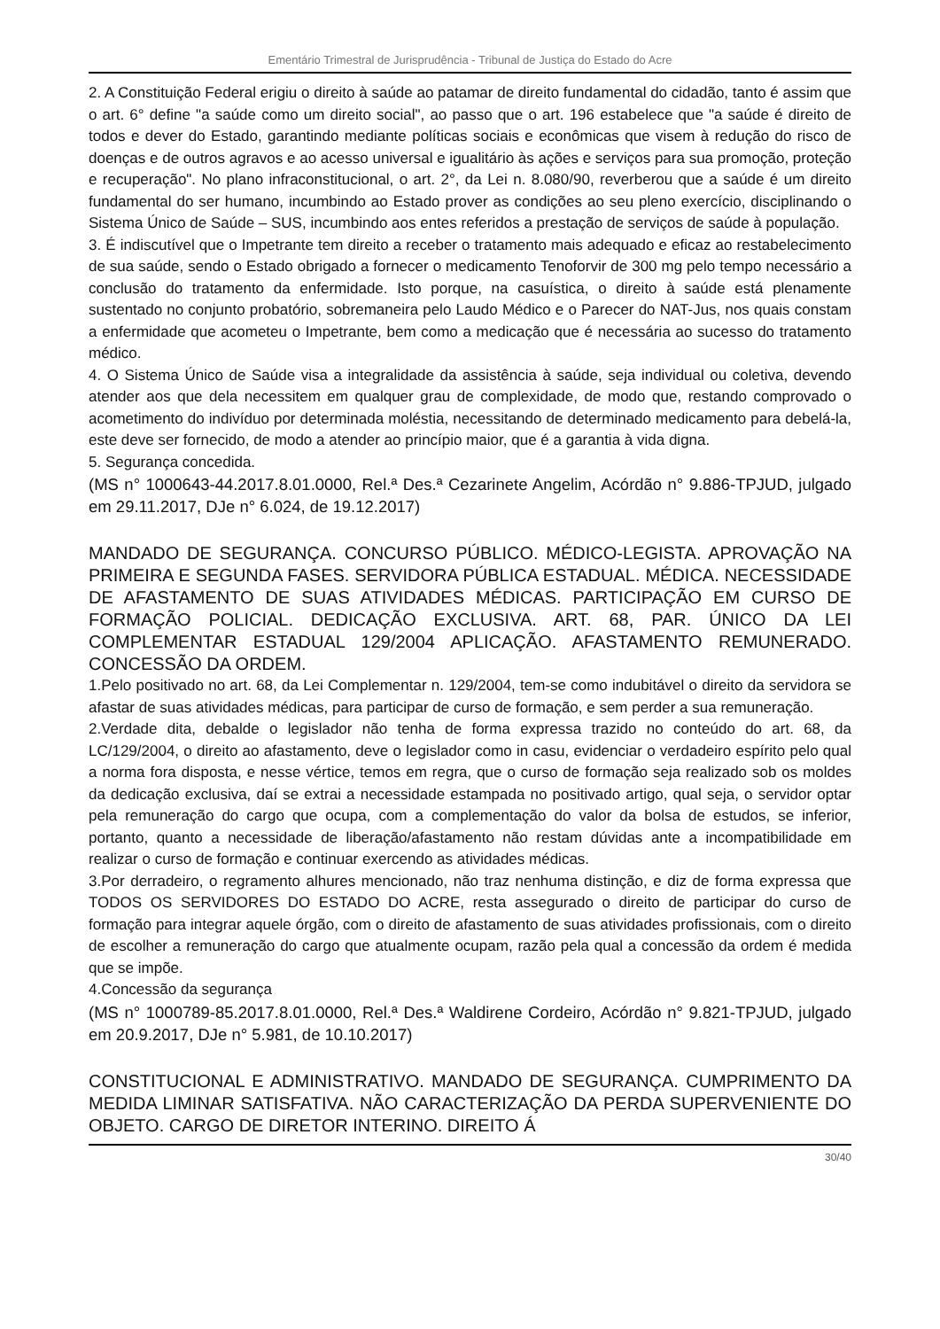Ementário Trimestral de Jurisprudência - Tribunal de Justiça do Estado do Acre
2. A Constituição Federal erigiu o direito à saúde ao patamar de direito fundamental do cidadão, tanto é assim que o art. 6° define "a saúde como um direito social", ao passo que o art. 196 estabelece que "a saúde é direito de todos e dever do Estado, garantindo mediante políticas sociais e econômicas que visem à redução do risco de doenças e de outros agravos e ao acesso universal e igualitário às ações e serviços para sua promoção, proteção e recuperação". No plano infraconstitucional, o art. 2°, da Lei n. 8.080/90, reverberou que a saúde é um direito fundamental do ser humano, incumbindo ao Estado prover as condições ao seu pleno exercício, disciplinando o Sistema Único de Saúde – SUS, incumbindo aos entes referidos a prestação de serviços de saúde à população.
3. É indiscutível que o Impetrante tem direito a receber o tratamento mais adequado e eficaz ao restabelecimento de sua saúde, sendo o Estado obrigado a fornecer o medicamento Tenoforvir de 300 mg pelo tempo necessário a conclusão do tratamento da enfermidade. Isto porque, na casuística, o direito à saúde está plenamente sustentado no conjunto probatório, sobremaneira pelo Laudo Médico e o Parecer do NAT-Jus, nos quais constam a enfermidade que acometeu o Impetrante, bem como a medicação que é necessária ao sucesso do tratamento médico.
4. O Sistema Único de Saúde visa a integralidade da assistência à saúde, seja individual ou coletiva, devendo atender aos que dela necessitem em qualquer grau de complexidade, de modo que, restando comprovado o acometimento do indivíduo por determinada moléstia, necessitando de determinado medicamento para debelá-la, este deve ser fornecido, de modo a atender ao princípio maior, que é a garantia à vida digna.
5. Segurança concedida.
(MS n° 1000643-44.2017.8.01.0000, Rel.ª Des.ª Cezarinete Angelim, Acórdão n° 9.886-TPJUD, julgado em 29.11.2017, DJe n° 6.024, de 19.12.2017)
MANDADO DE SEGURANÇA. CONCURSO PÚBLICO. MÉDICO-LEGISTA. APROVAÇÃO NA PRIMEIRA E SEGUNDA FASES. SERVIDORA PÚBLICA ESTADUAL. MÉDICA. NECESSIDADE DE AFASTAMENTO DE SUAS ATIVIDADES MÉDICAS. PARTICIPAÇÃO EM CURSO DE FORMAÇÃO POLICIAL. DEDICAÇÃO EXCLUSIVA. ART. 68, PAR. ÚNICO DA LEI COMPLEMENTAR ESTADUAL 129/2004 APLICAÇÃO. AFASTAMENTO REMUNERADO. CONCESSÃO DA ORDEM.
1.Pelo positivado no art. 68, da Lei Complementar n. 129/2004, tem-se como indubitável o direito da servidora se afastar de suas atividades médicas, para participar de curso de formação, e sem perder a sua remuneração.
2.Verdade dita, debalde o legislador não tenha de forma expressa trazido no conteúdo do art. 68, da LC/129/2004, o direito ao afastamento, deve o legislador como in casu, evidenciar o verdadeiro espírito pelo qual a norma fora disposta, e nesse vértice, temos em regra, que o curso de formação seja realizado sob os moldes da dedicação exclusiva, daí se extrai a necessidade estampada no positivado artigo, qual seja, o servidor optar pela remuneração do cargo que ocupa, com a complementação do valor da bolsa de estudos, se inferior, portanto, quanto a necessidade de liberação/afastamento não restam dúvidas ante a incompatibilidade em realizar o curso de formação e continuar exercendo as atividades médicas.
3.Por derradeiro, o regramento alhures mencionado, não traz nenhuma distinção, e diz de forma expressa que TODOS OS SERVIDORES DO ESTADO DO ACRE, resta assegurado o direito de participar do curso de formação para integrar aquele órgão, com o direito de afastamento de suas atividades profissionais, com o direito de escolher a remuneração do cargo que atualmente ocupam, razão pela qual a concessão da ordem é medida que se impõe.
4.Concessão da segurança
(MS n° 1000789-85.2017.8.01.0000, Rel.ª Des.ª Waldirene Cordeiro, Acórdão n° 9.821-TPJUD, julgado em 20.9.2017, DJe n° 5.981, de 10.10.2017)
CONSTITUCIONAL E ADMINISTRATIVO. MANDADO DE SEGURANÇA. CUMPRIMENTO DA MEDIDA LIMINAR SATISFATIVA. NÃO CARACTERIZAÇÃO DA PERDA SUPERVENIENTE DO OBJETO. CARGO DE DIRETOR INTERINO. DIREITO Á
30/40